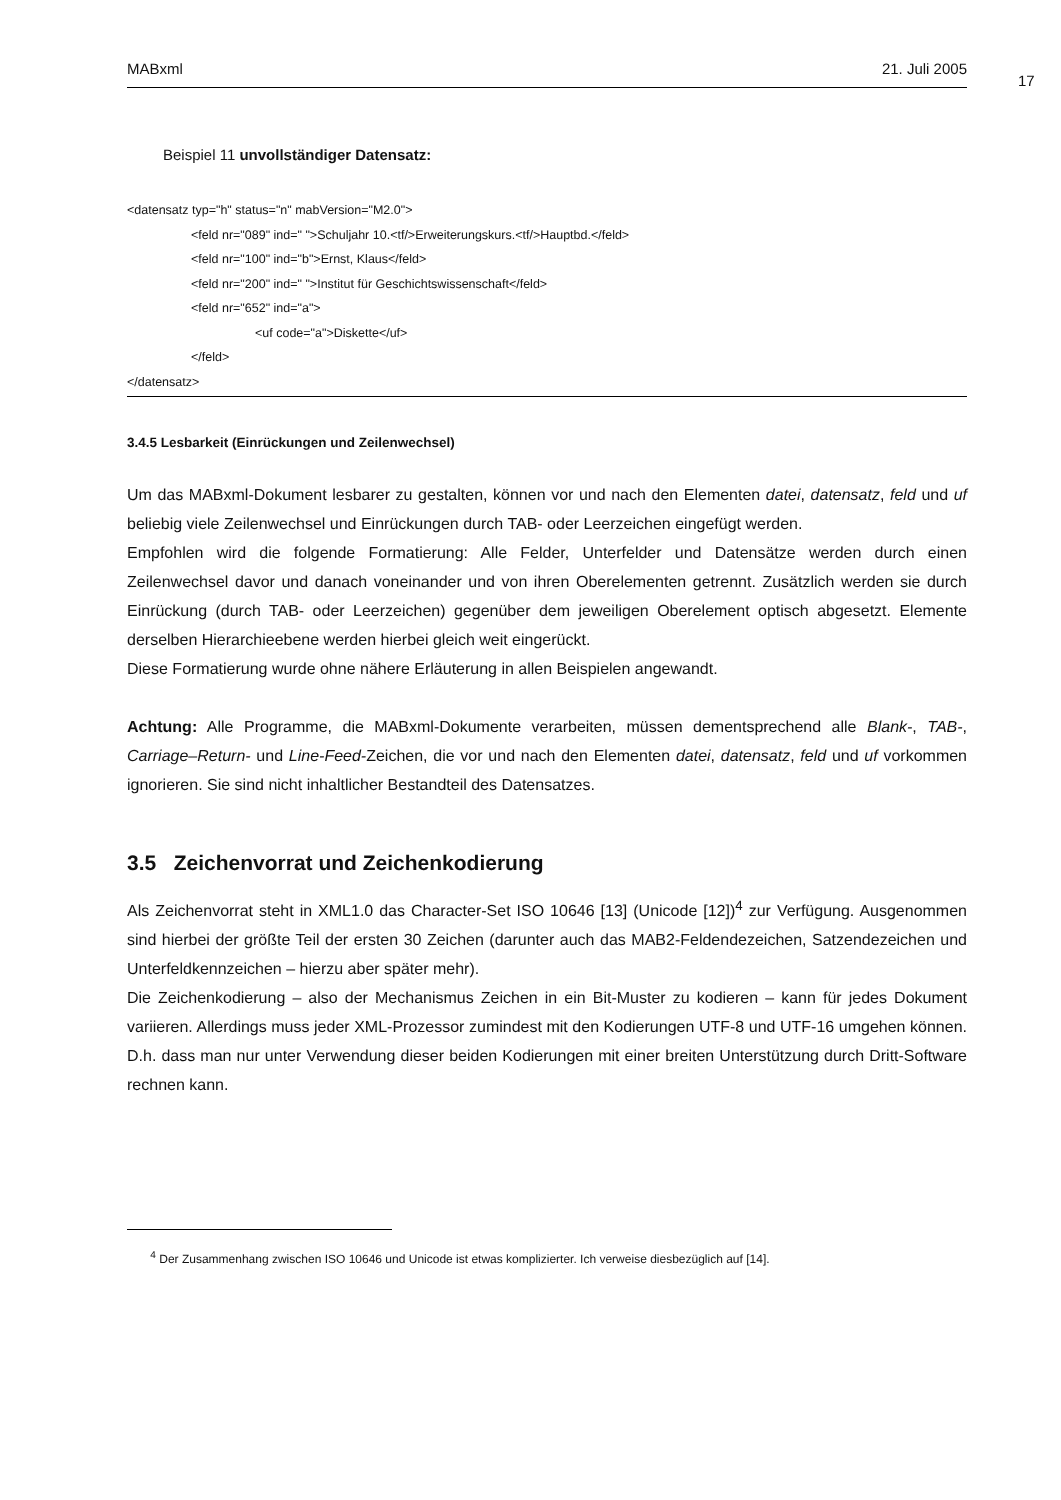MABxml 21. Juli 2005
17
Beispiel 11 unvollständiger Datensatz:
<datensatz typ="h" status="n" mabVersion="M2.0">
<feld nr="089" ind=" ">Schuljahr 10.<tf/>Erweiterungskurs.<tf/>Hauptbd.</feld>
<feld nr="100" ind="b">Ernst, Klaus</feld>
<feld nr="200" ind=" ">Institut für Geschichtswissenschaft</feld>
<feld nr="652" ind="a">
<uf code="a">Diskette</uf>
</feld>
</datensatz>
3.4.5 Lesbarkeit (Einrückungen und Zeilenwechsel)
Um das MABxml-Dokument lesbarer zu gestalten, können vor und nach den Elementen datei, datensatz, feld und uf beliebig viele Zeilenwechsel und Einrückungen durch TAB- oder Leerzeichen eingefügt werden.
Empfohlen wird die folgende Formatierung: Alle Felder, Unterfelder und Datensätze werden durch einen Zeilenwechsel davor und danach voneinander und von ihren Oberelementen getrennt. Zusätzlich werden sie durch Einrückung (durch TAB- oder Leerzeichen) gegenüber dem jeweiligen Oberelement optisch abgesetzt. Elemente derselben Hierarchieebene werden hierbei gleich weit eingerückt.
Diese Formatierung wurde ohne nähere Erläuterung in allen Beispielen angewandt.
Achtung: Alle Programme, die MABxml-Dokumente verarbeiten, müssen dementsprechend alle Blank-, TAB-, Carriage–Return- und Line-Feed-Zeichen, die vor und nach den Elementen datei, datensatz, feld und uf vorkommen ignorieren. Sie sind nicht inhaltlicher Bestandteil des Datensatzes.
3.5 Zeichenvorrat und Zeichenkodierung
Als Zeichenvorrat steht in XML1.0 das Character-Set ISO 10646 [13] (Unicode [12])<sup>4</sup> zur Verfügung. Ausgenommen sind hierbei der größte Teil der ersten 30 Zeichen (darunter auch das MAB2-Feldendezeichen, Satzendezeichen und Unterfeldkennzeichen – hierzu aber später mehr).
Die Zeichenkodierung – also der Mechanismus Zeichen in ein Bit-Muster zu kodieren – kann für jedes Dokument variieren. Allerdings muss jeder XML-Prozessor zumindest mit den Kodierungen UTF-8 und UTF-16 umgehen können. D.h. dass man nur unter Verwendung dieser beiden Kodierungen mit einer breiten Unterstützung durch Dritt-Software rechnen kann.
<sup>4</sup> Der Zusammenhang zwischen ISO 10646 und Unicode ist etwas komplizierter. Ich verweise diesbezüglich auf [14].